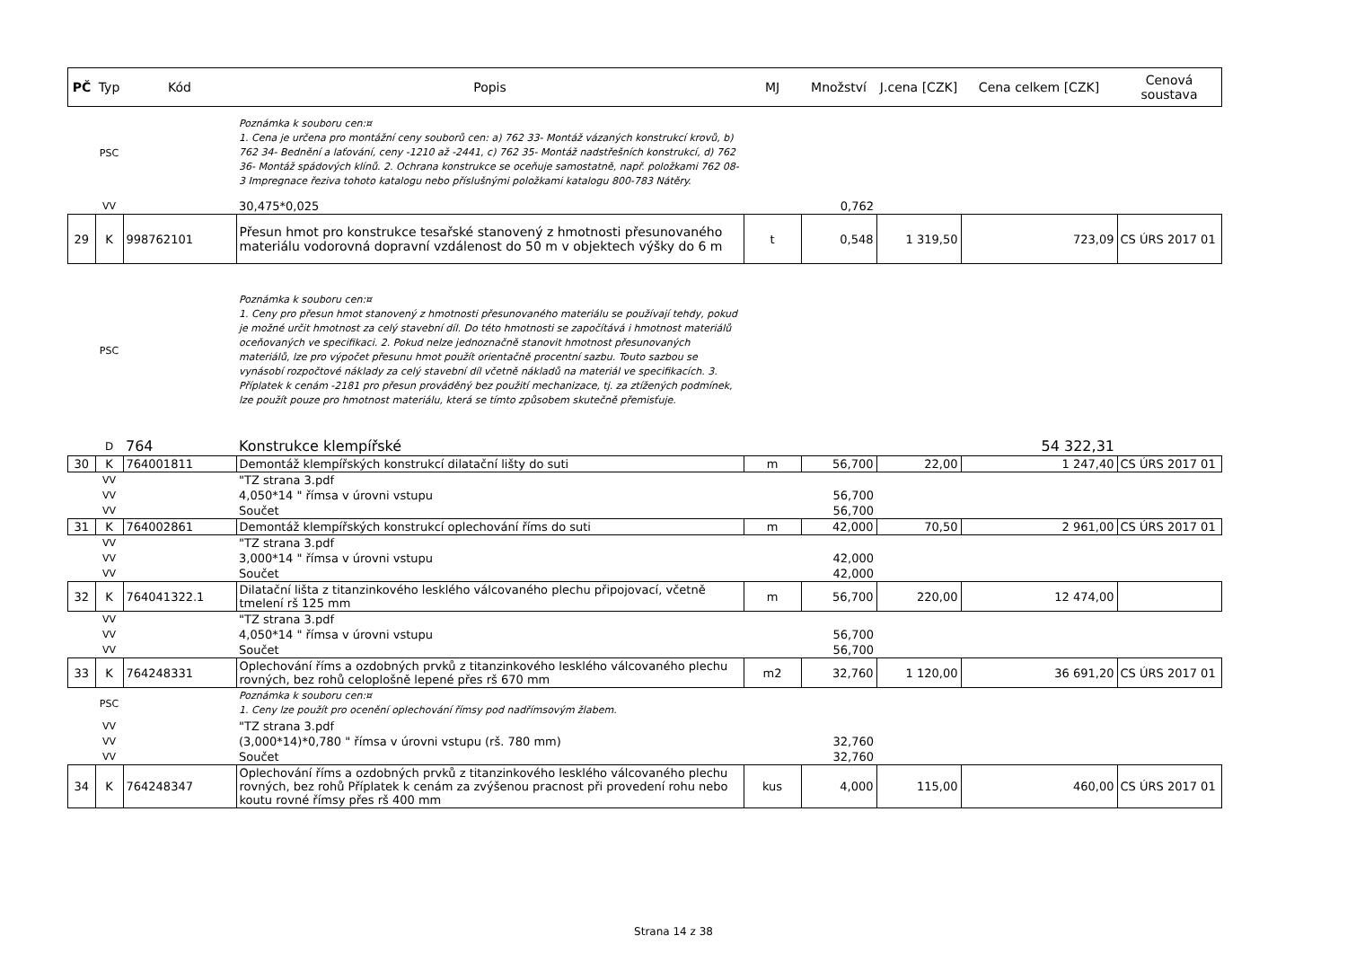| PČ | Typ | Kód | Popis | MJ | Množství | J.cena [CZK] | Cena celkem [CZK] | Cenová soustava |
| --- | --- | --- | --- | --- | --- | --- | --- | --- |
| | PSC | | Poznámka k souboru cen:¤ 1. Cena je určena pro montážní ceny souborů cen: a) 762 33- Montáž vázaných konstrukcí krovů, b) 762 34- Bednění a laťování, ceny -1210 až -2441, c) 762 35- Montáž nadstřešních konstrukcí, d) 762 36- Montáž spádových klínů. 2. Ochrana konstrukce se oceňuje samostatně, např. položkami 762 08-3 Impregnace řeziva tohoto katalogu nebo příslušnými položkami katalogu 800-783 Nátěry. | | | | | |
| | VV | | 30,475*0,025 | | 0,762 | | | |
| 29 | K | 998762101 | Přesun hmot pro konstrukce tesařské stanovený z hmotnosti přesunovaného materiálu vodorovná dopravní vzdálenost do 50 m v objektech výšky do 6 m | t | 0,548 | 1 319,50 | 723,09 | CS ÚRS 2017 01 |
| | PSC | | Poznámka k souboru cen:¤ 1. Ceny pro přesun hmot stanovený z hmotnosti přesunovaného materiálu se používají tehdy, pokud je možné určit hmotnost za celý stavební díl. Do této hmotnosti se započítává i hmotnost materiálů oceňovaných ve specifikaci. 2. Pokud nelze jednoznačně stanovit hmotnost přesunovaných materiálů, lze pro výpočet přesunu hmot použít orientačně procentní sazbu. Touto sazbou se vynásobí rozpočtové náklady za celý stavební díl včetně nákladů na materiál ve specifikacích. 3. Příplatek k cenám -2181 pro přesun prováděný bez použití mechanizace, tj. za ztížených podmínek, lze použít pouze pro hmotnost materiálu, která se tímto způsobem skutečně přemisťuje. | | | | | |
| | D | 764 | Konstrukce klempířské | | | | 54 322,31 | |
| 30 | K | 764001811 | Demontáž klempířských konstrukcí dilatační lišty do suti | m | 56,700 | 22,00 | 1 247,40 | CS ÚRS 2017 01 |
| | VV | | "TZ strana 3.pdf | | | | | |
| | VV | | 4,050*14 " římsa v úrovni vstupu | | 56,700 | | | |
| | VV | | Součet | | 56,700 | | | |
| 31 | K | 764002861 | Demontáž klempířských konstrukcí oplechování říms do suti | m | 42,000 | 70,50 | 2 961,00 | CS ÚRS 2017 01 |
| | VV | | "TZ strana 3.pdf | | | | | |
| | VV | | 3,000*14 " římsa v úrovni vstupu | | 42,000 | | | |
| | VV | | Součet | | 42,000 | | | |
| 32 | K | 764041322.1 | Dilatační lišta z titanzinkového lesklého válcovaného plechu připojovací, včetně tmelení rš 125 mm | m | 56,700 | 220,00 | 12 474,00 | |
| | VV | | "TZ strana 3.pdf | | | | | |
| | VV | | 4,050*14 " římsa v úrovni vstupu | | 56,700 | | | |
| | VV | | Součet | | 56,700 | | | |
| 33 | K | 764248331 | Oplechování říms a ozdobných prvků z titanzinkového lesklého válcovaného plechu rovných, bez rohů celoplošně lepené přes rš 670 mm | m2 | 32,760 | 1 120,00 | 36 691,20 | CS ÚRS 2017 01 |
| | PSC | | Poznámka k souboru cen:¤ 1. Ceny lze použít pro ocenění oplechování římsy pod nadřímsovým žlabem. | | | | | |
| | VV | | "TZ strana 3.pdf | | | | | |
| | VV | | (3,000*14)*0,780 " římsa v úrovni vstupu (rš. 780 mm) | | 32,760 | | | |
| | VV | | Součet | | 32,760 | | | |
| 34 | K | 764248347 | Oplechování říms a ozdobných prvků z titanzinkového lesklého válcovaného plechu rovných, bez rohů Příplatek k cenám za zvýšenou pracnost při provedení rohu nebo koutu rovné římsy přes rš 400 mm | kus | 4,000 | 115,00 | 460,00 | CS ÚRS 2017 01 |
Strana 14 z 38